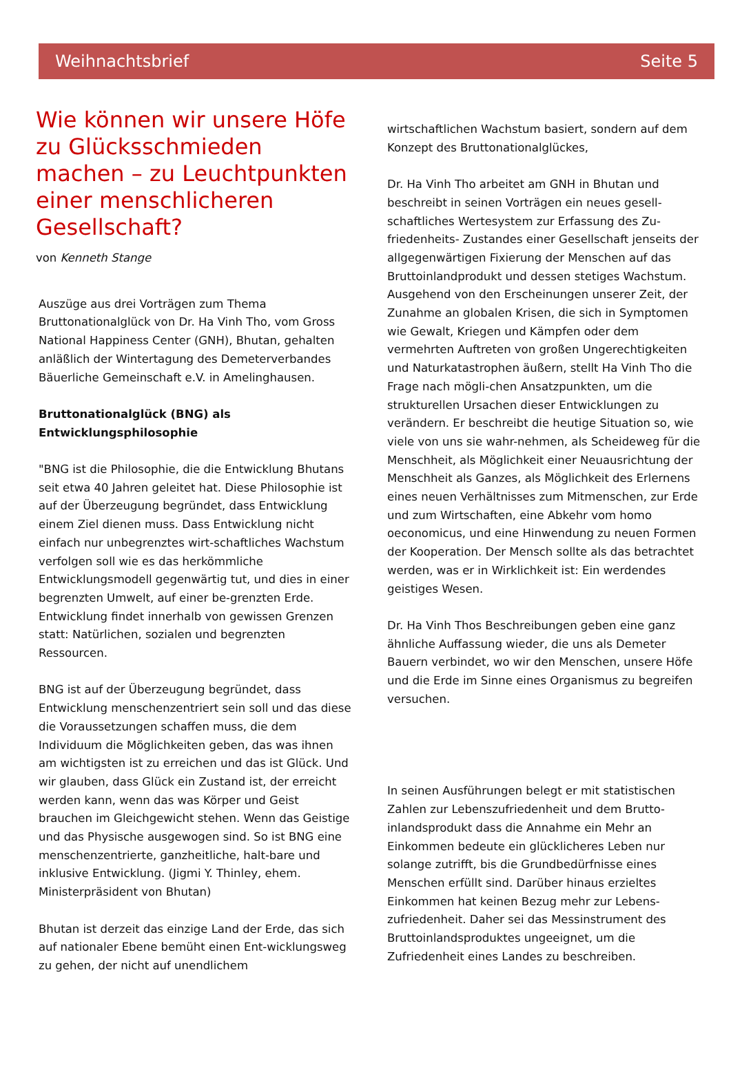Weihnachtsbrief Seite 5
Wie können wir unsere Höfe zu Glücksschmieden machen – zu Leuchtpunkten einer menschlicheren Gesellschaft?
von Kenneth Stange
Auszüge aus drei Vorträgen zum Thema Bruttonationalglück von Dr. Ha Vinh Tho, vom Gross National Happiness Center (GNH), Bhutan, gehalten anläßlich der Wintertagung des Demeterverbandes Bäuerliche Gemeinschaft e.V. in Amelinghausen.
Bruttonationalglück (BNG) als Entwicklungsphilosophie
"BNG ist die Philosophie, die die Entwicklung Bhutans seit etwa 40 Jahren geleitet hat. Diese Philosophie ist auf der Überzeugung begründet, dass Entwicklung einem Ziel dienen muss. Dass Entwicklung nicht einfach nur unbegrenztes wirt-schaftliches Wachstum verfolgen soll wie es das herkömmliche Entwicklungsmodell gegenwärtig tut, und dies in einer begrenzten Umwelt, auf einer be-grenzten Erde. Entwicklung findet innerhalb von gewissen Grenzen statt: Natürlichen, sozialen und begrenzten Ressourcen.
BNG ist auf der Überzeugung begründet, dass Entwicklung menschenzentriert sein soll und das diese die Voraussetzungen schaffen muss, die dem Individuum die Möglichkeiten geben, das was ihnen am wichtigsten ist zu erreichen und das ist Glück. Und wir glauben, dass Glück ein Zustand ist, der erreicht werden kann, wenn das was Körper und Geist brauchen im Gleichgewicht stehen. Wenn das Geistige und das Physische ausgewogen sind. So ist BNG eine menschenzentrierte, ganzheitliche, halt-bare und inklusive Entwicklung. (Jigmi Y. Thinley, ehem. Ministerpräsident von Bhutan)
Bhutan ist derzeit das einzige Land der Erde, das sich auf nationaler Ebene bemüht einen Ent-wicklungsweg zu gehen, der nicht auf unendlichem
wirtschaftlichen Wachstum basiert, sondern auf dem Konzept des Bruttonationalglückes,
Dr. Ha Vinh Tho arbeitet am GNH in Bhutan und beschreibt in seinen Vorträgen ein neues gesell-schaftliches Wertesystem zur Erfassung des Zu-friedenheits- Zustandes einer Gesellschaft jenseits der allgegenwärtigen Fixierung der Menschen auf das Bruttoinlandprodukt und dessen stetiges Wachstum. Ausgehend von den Erscheinungen unserer Zeit, der Zunahme an globalen Krisen, die sich in Symptomen wie Gewalt, Kriegen und Kämpfen oder dem vermehrten Auftreten von großen Ungerechtigkeiten und Naturkatastrophen äußern, stellt Ha Vinh Tho die Frage nach mögli-chen Ansatzpunkten, um die strukturellen Ursachen dieser Entwicklungen zu verändern. Er beschreibt die heutige Situation so, wie viele von uns sie wahr-nehmen, als Scheideweg für die Menschheit, als Möglichkeit einer Neuausrichtung der Menschheit als Ganzes, als Möglichkeit des Erlernens eines neuen Verhältnisses zum Mitmenschen, zur Erde und zum Wirtschaften, eine Abkehr vom homo oeconomicus, und eine Hinwendung zu neuen Formen der Kooperation. Der Mensch sollte als das betrachtet werden, was er in Wirklichkeit ist: Ein werdendes geistiges Wesen.
Dr. Ha Vinh Thos Beschreibungen geben eine ganz ähnliche Auffassung wieder, die uns als Demeter Bauern verbindet, wo wir den Menschen, unsere Höfe und die Erde im Sinne eines Organismus zu begreifen versuchen.
In seinen Ausführungen belegt er mit statistischen Zahlen zur Lebenszufriedenheit und dem Brutto-inlandsprodukt dass die Annahme ein Mehr an Einkommen bedeute ein glücklicheres Leben nur solange zutrifft, bis die Grundbedürfnisse eines Menschen erfüllt sind. Darüber hinaus erzieltes Einkommen hat keinen Bezug mehr zur Lebens-zufriedenheit. Daher sei das Messinstrument des Bruttoinlandsproduktes ungeeignet, um die Zufriedenheit eines Landes zu beschreiben.